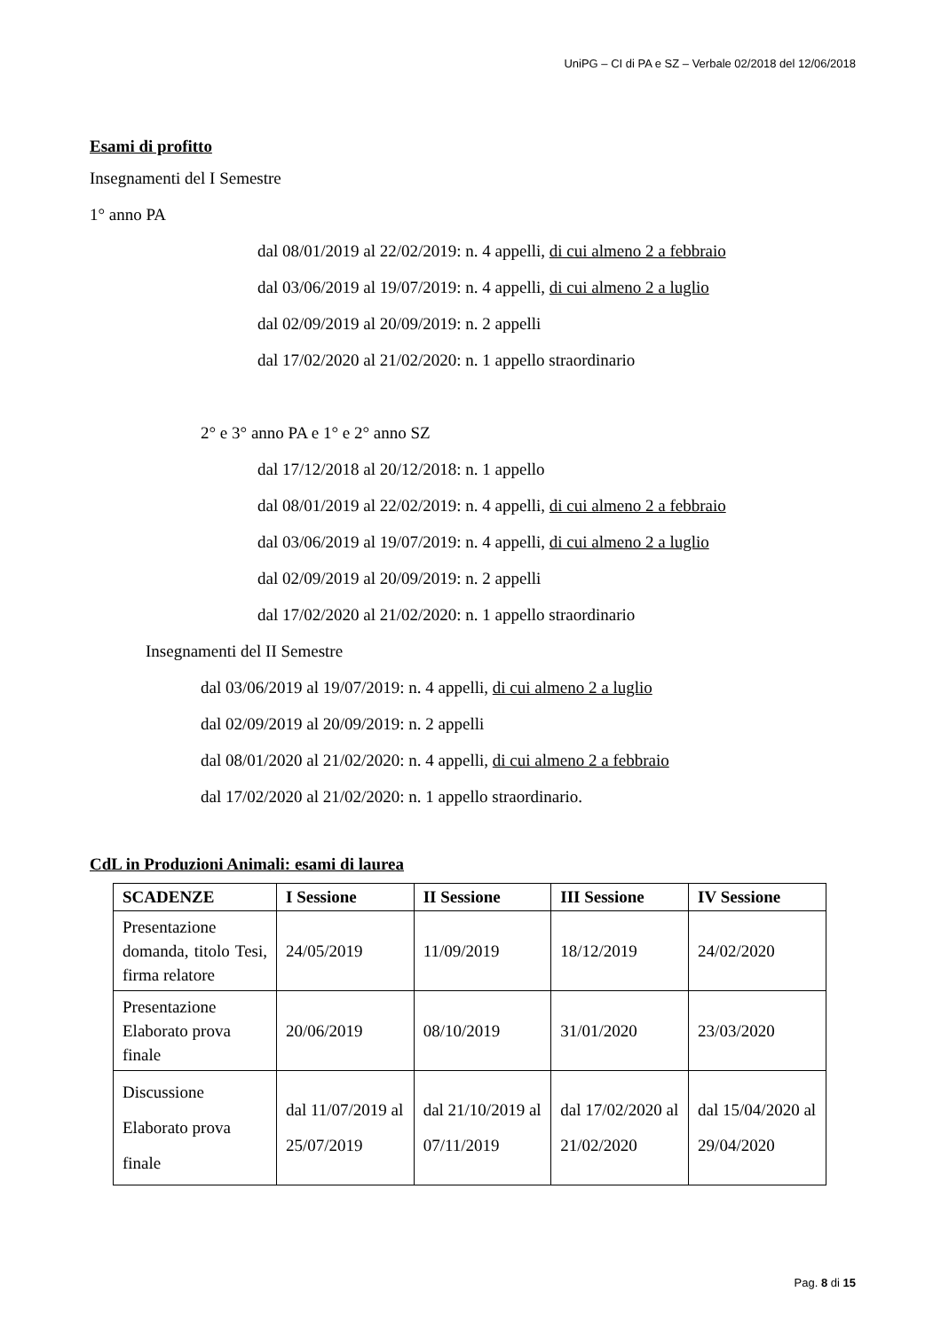UniPG – CI di PA e SZ – Verbale 02/2018 del 12/06/2018
Esami di profitto
Insegnamenti del I Semestre
1° anno PA
dal 08/01/2019 al 22/02/2019: n. 4 appelli, di cui almeno 2 a febbraio
dal 03/06/2019 al 19/07/2019: n. 4 appelli, di cui almeno 2 a luglio
dal 02/09/2019 al 20/09/2019: n. 2 appelli
dal 17/02/2020 al 21/02/2020: n. 1 appello straordinario
2° e 3° anno PA e 1° e 2° anno SZ
dal 17/12/2018 al 20/12/2018: n. 1 appello
dal 08/01/2019 al 22/02/2019: n. 4 appelli, di cui almeno 2 a febbraio
dal 03/06/2019 al 19/07/2019: n. 4 appelli, di cui almeno 2 a luglio
dal 02/09/2019 al 20/09/2019: n. 2 appelli
dal 17/02/2020 al 21/02/2020: n. 1 appello straordinario
Insegnamenti del II Semestre
dal 03/06/2019 al 19/07/2019: n. 4 appelli, di cui almeno 2 a luglio
dal 02/09/2019 al 20/09/2019: n. 2 appelli
dal 08/01/2020 al 21/02/2020: n. 4 appelli, di cui almeno 2 a febbraio
dal 17/02/2020 al 21/02/2020: n. 1 appello straordinario.
CdL in Produzioni Animali: esami di laurea
| SCADENZE | I Sessione | II Sessione | III Sessione | IV Sessione |
| --- | --- | --- | --- | --- |
| Presentazione domanda, titolo Tesi, firma relatore | 24/05/2019 | 11/09/2019 | 18/12/2019 | 24/02/2020 |
| Presentazione Elaborato prova finale | 20/06/2019 | 08/10/2019 | 31/01/2020 | 23/03/2020 |
| Discussione Elaborato prova finale | dal 11/07/2019 al 25/07/2019 | dal 21/10/2019 al 07/11/2019 | dal 17/02/2020 al 21/02/2020 | dal 15/04/2020 al 29/04/2020 |
Pag. 8 di 15